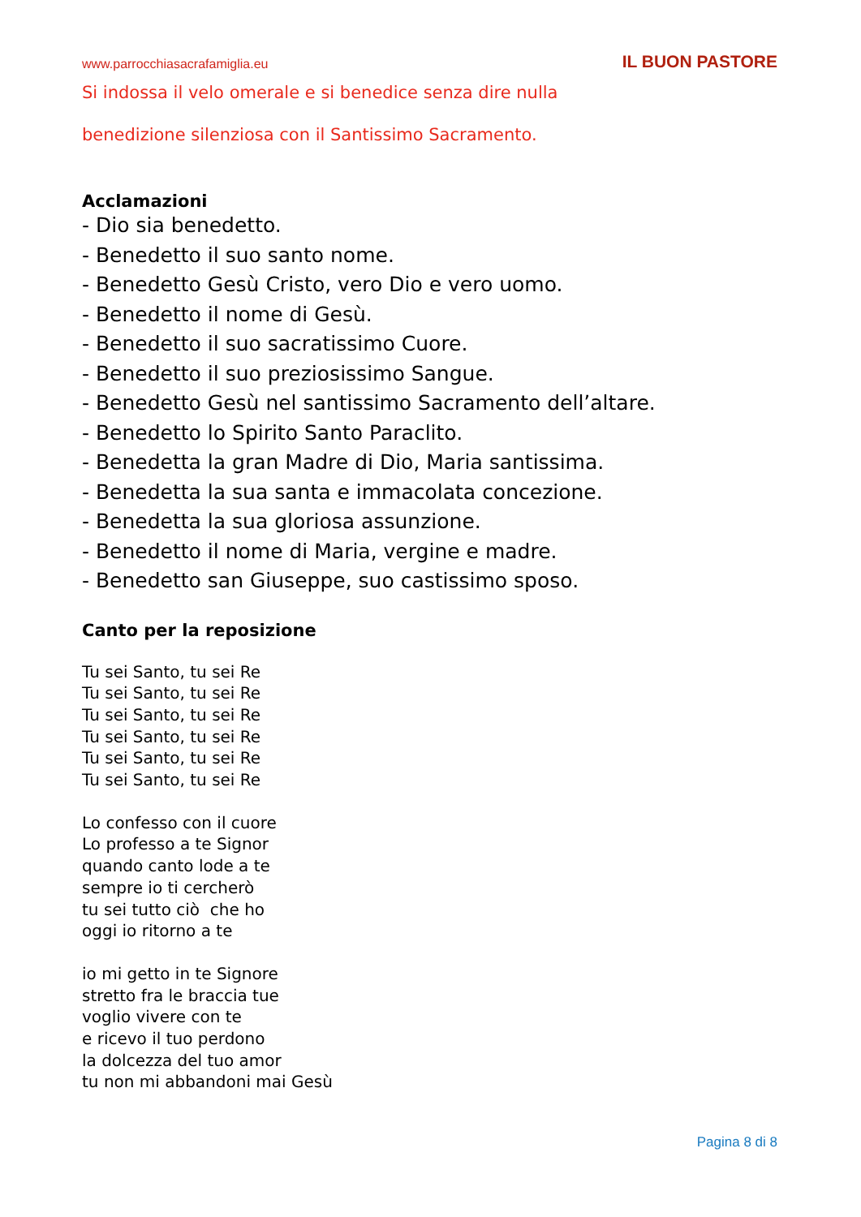www.parrocchiasacrafamiglia.eu IL BUON PASTORE
Si indossa il velo omerale e si benedice senza dire nulla
benedizione silenziosa con il Santissimo Sacramento.
Acclamazioni
- Dio sia benedetto.
- Benedetto il suo santo nome.
- Benedetto Gesù Cristo, vero Dio e vero uomo.
- Benedetto il nome di Gesù.
- Benedetto il suo sacratissimo Cuore.
- Benedetto il suo preziosissimo Sangue.
- Benedetto Gesù nel santissimo Sacramento dell’altare.
- Benedetto lo Spirito Santo Paraclito.
- Benedetta la gran Madre di Dio, Maria santissima.
- Benedetta la sua santa e immacolata concezione.
- Benedetta la sua gloriosa assunzione.
- Benedetto il nome di Maria, vergine e madre.
- Benedetto san Giuseppe, suo castissimo sposo.
Canto per la reposizione
Tu sei Santo, tu sei Re
Tu sei Santo, tu sei Re
Tu sei Santo, tu sei Re
Tu sei Santo, tu sei Re
Tu sei Santo, tu sei Re
Tu sei Santo, tu sei Re
Lo confesso con il cuore
Lo professo a te Signor
quando canto lode a te
sempre io ti cercherò
tu sei tutto ciò che ho
oggi io ritorno a te
io mi getto in te Signore
stretto fra le braccia tue
voglio vivere con te
e ricevo il tuo perdono
la dolcezza del tuo amor
tu non mi abbandoni mai Gesù
Pagina 8 di 8